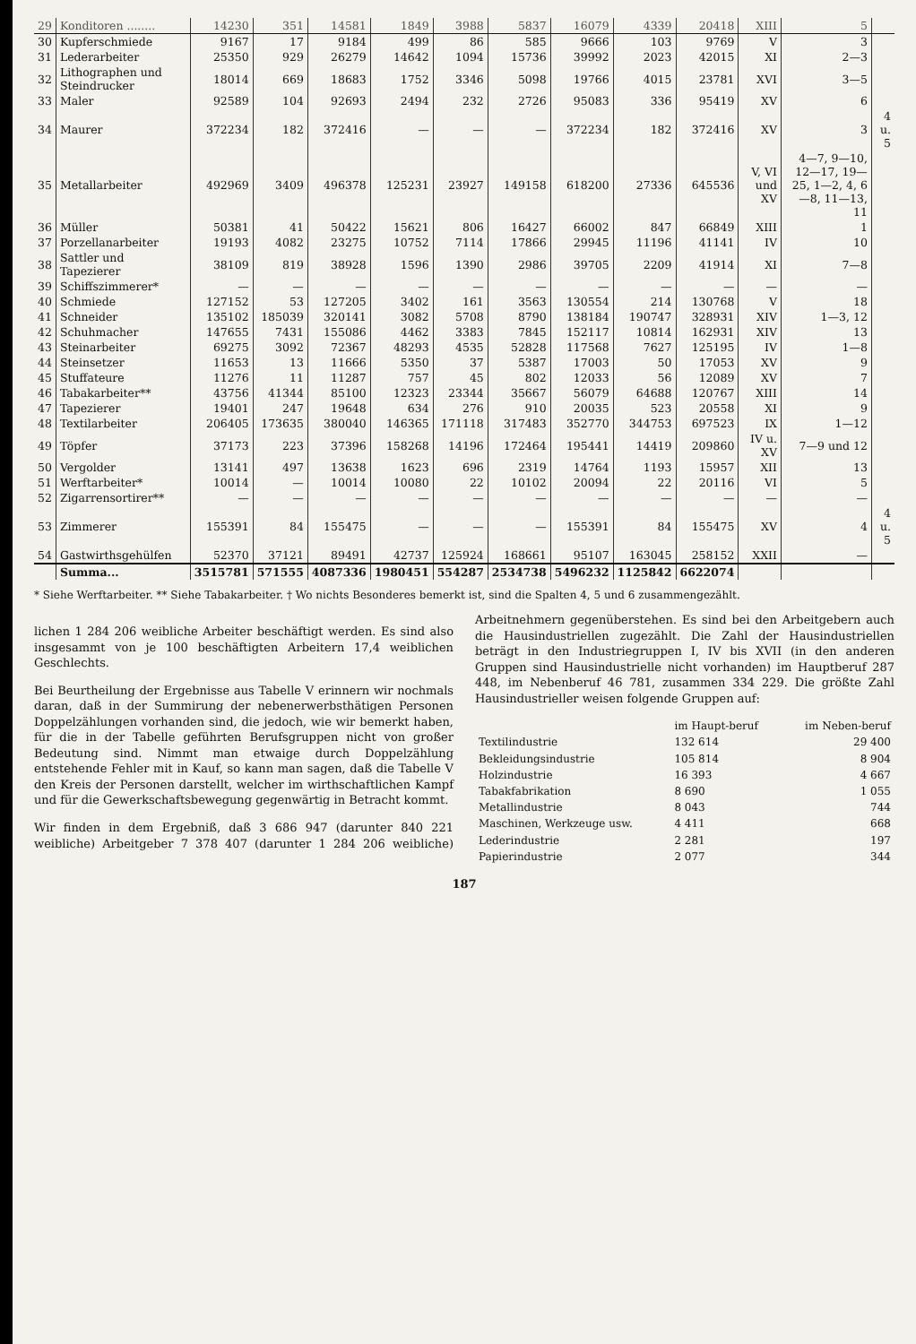| 29 | Konditoren ........ | 14230 | 351 | 14581 | 1849 | 3988 | 5837 | 16079 | 4339 | 20418 | XIII | 5 | |
| 30 | Kupferschmiede | 9167 | 17 | 9184 | 499 | 86 | 585 | 9666 | 103 | 9769 | V | 3 | |
| 31 | Lederarbeiter | 25350 | 929 | 26279 | 14642 | 1094 | 15736 | 39992 | 2023 | 42015 | XI | 2—3 | |
| 32 | Lithographen und Steindrucker | 18014 | 669 | 18683 | 1752 | 3346 | 5098 | 19766 | 4015 | 23781 | XVI | 3—5 | |
| 33 | Maler | 92589 | 104 | 92693 | 2494 | 232 | 2726 | 95083 | 336 | 95419 | XV | 6 | |
| 34 | Maurer | 372234 | 182 | 372416 | — | — | — | 372234 | 182 | 372416 | XV | 3 | 4 u. 5 |
| 35 | Metallarbeiter | 492969 | 3409 | 496378 | 125231 | 23927 | 149158 | 618200 | 27336 | 645536 | V, VI und XV | 4—7, 9—10, 12—17, 19—25, 1—2, 4, 6—8, 11—13, 11 | |
| 36 | Müller | 50381 | 41 | 50422 | 15621 | 806 | 16427 | 66002 | 847 | 66849 | XIII | 1 | |
| 37 | Porzellanarbeiter | 19193 | 4082 | 23275 | 10752 | 7114 | 17866 | 29945 | 11196 | 41141 | IV | 10 | |
| 38 | Sattler und Tapezierer | 38109 | 819 | 38928 | 1596 | 1390 | 2986 | 39705 | 2209 | 41914 | XI | 7—8 | |
| 39 | Schiffszimmerer* | — | — | — | — | — | — | — | — | — | — | — | |
| 40 | Schmiede | 127152 | 53 | 127205 | 3402 | 161 | 3563 | 130554 | 214 | 130768 | V | 18 | |
| 41 | Schneider | 135102 | 185039 | 320141 | 3082 | 5708 | 8790 | 138184 | 190747 | 328931 | XIV | 1—3, 12 | |
| 42 | Schuhmacher | 147655 | 7431 | 155086 | 4462 | 3383 | 7845 | 152117 | 10814 | 162931 | XIV | 13 | |
| 43 | Steinarbeiter | 69275 | 3092 | 72367 | 48293 | 4535 | 52828 | 117568 | 7627 | 125195 | IV | 1—8 | |
| 44 | Steinsetzer | 11653 | 13 | 11666 | 5350 | 37 | 5387 | 17003 | 50 | 17053 | XV | 9 | |
| 45 | Stuffateure | 11276 | 11 | 11287 | 757 | 45 | 802 | 12033 | 56 | 12089 | XV | 7 | |
| 46 | Tabakarbeiter** | 43756 | 41344 | 85100 | 12323 | 23344 | 35667 | 56079 | 64688 | 120767 | XIII | 14 | |
| 47 | Tapezierer | 19401 | 247 | 19648 | 634 | 276 | 910 | 20035 | 523 | 20558 | XI | 9 | |
| 48 | Textilarbeiter | 206405 | 173635 | 380040 | 146365 | 171118 | 317483 | 352770 | 344753 | 697523 | IX | 1—12 | |
| 49 | Töpfer | 37173 | 223 | 37396 | 158268 | 14196 | 172464 | 195441 | 14419 | 209860 | IV u. XV | 7—9 und 12 | |
| 50 | Vergolder | 13141 | 497 | 13638 | 1623 | 696 | 2319 | 14764 | 1193 | 15957 | XII | 13 | |
| 51 | Werftarbeiter* | 10014 | — | 10014 | 10080 | 22 | 10102 | 20094 | 22 | 20116 | VI | 5 | |
| 52 | Zigarrensortirer** | — | — | — | — | — | — | — | — | — | — | — | |
| 53 | Zimmerer | 155391 | 84 | 155475 | — | — | — | 155391 | 84 | 155475 | XV | 4 | 4 u. 5 |
| 54 | Gastwirthsgehülfen | 52370 | 37121 | 89491 | 42737 | 125924 | 168661 | 95107 | 163045 | 258152 | XXII | — | |
| | Summa... | 3515781 | 571555 | 4087336 | 1980451 | 554287 | 2534738 | 5496232 | 1125842 | 6622074 | | | |
* Siehe Werftarbeiter. ** Siehe Tabakarbeiter. † Wo nichts Besonderes bemerkt ist, sind die Spalten 4, 5 und 6 zusammengezählt.
lichen 1 284 206 weibliche Arbeiter beschäftigt werden. Es sind also insgesammt von je 100 beschäftigten Arbeitern 17,4 weiblichen Geschlechts.
Bei Beurtheilung der Ergebnisse aus Tabelle V erinnern wir nochmals daran, daß in der Summirung der nebenerwerbsthätigen Personen Doppelzählungen vorhanden sind, die jedoch, wie wir bemerkt haben, für die in der Tabelle geführten Berufsgruppen nicht von großer Bedeutung sind. Nimmt man etwaige durch Doppelzählung entstehende Fehler mit in Kauf, so kann man sagen, daß die Tabelle V den Kreis der Personen darstellt, welcher im wirthschaftlichen Kampf und für die Gewerkschaftsbewegung gegenwärtig in Betracht kommt.
Wir finden in dem Ergebniß, daß 3 686 947 (darunter 840 221 weibliche) Arbeitgeber 7 378 407 (darunter 1 284 206 weibliche) Arbeitnehmern gegenüberstehen. Es sind bei den Arbeitgebern auch die Hausindustriellen zugezählt. Die Zahl der Hausindustriellen beträgt in den Industriegruppen I, IV bis XVII (in den anderen Gruppen sind Hausindustrielle nicht vorhanden) im Hauptberuf 287 448, im Nebenberuf 46 781, zusammen 334 229. Die größte Zahl Hausindustrieller weisen folgende Gruppen auf:
| | im Haupt-beruf | im Neben-beruf |
| Textilindustrie | 132 614 | 29 400 |
| Bekleidungsindustrie | 105 814 | 8 904 |
| Holzindustrie | 16 393 | 4 667 |
| Tabakfabrikation | 8 690 | 1 055 |
| Metallindustrie | 8 043 | 744 |
| Maschinen, Werkzeuge usw. | 4 411 | 668 |
| Lederindustrie | 2 281 | 197 |
| Papierindustrie | 2 077 | 344 |
187